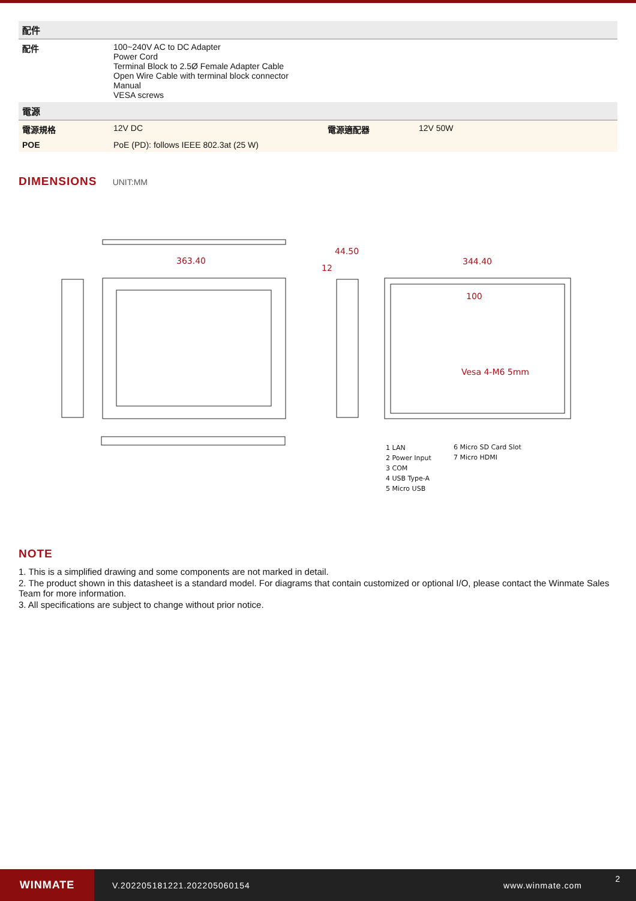| 配件 | | | |
| --- | --- | --- | --- |
| 配件 | 100~240V AC to DC Adapter Power Cord Terminal Block to 2.5Ø Female Adapter Cable Open Wire Cable with terminal block connector Manual VESA screws | | |
| 電源 | | | |
| 電源規格 | 12V DC | 電源適配器 | 12V 50W |
| POE | PoE (PD): follows IEEE 802.3at (25 W) | | |
DIMENSIONS UNIT:MM
363.40
344.40
44.50
12
100
Vesa 4-M6 5mm
1 LAN
2 Power Input
3 COM
4 USB Type-A
5 Micro USB
6 Micro SD Card Slot
7 Micro HDMI
NOTE
1. This is a simplified drawing and some components are not marked in detail.
2. The product shown in this datasheet is a standard model. For diagrams that contain customized or optional I/O, please contact the Winmate Sales Team for more information.
3. All specifications are subject to change without prior notice.
WINMATE
V.202205181221.202205060154 www.winmate.com
2